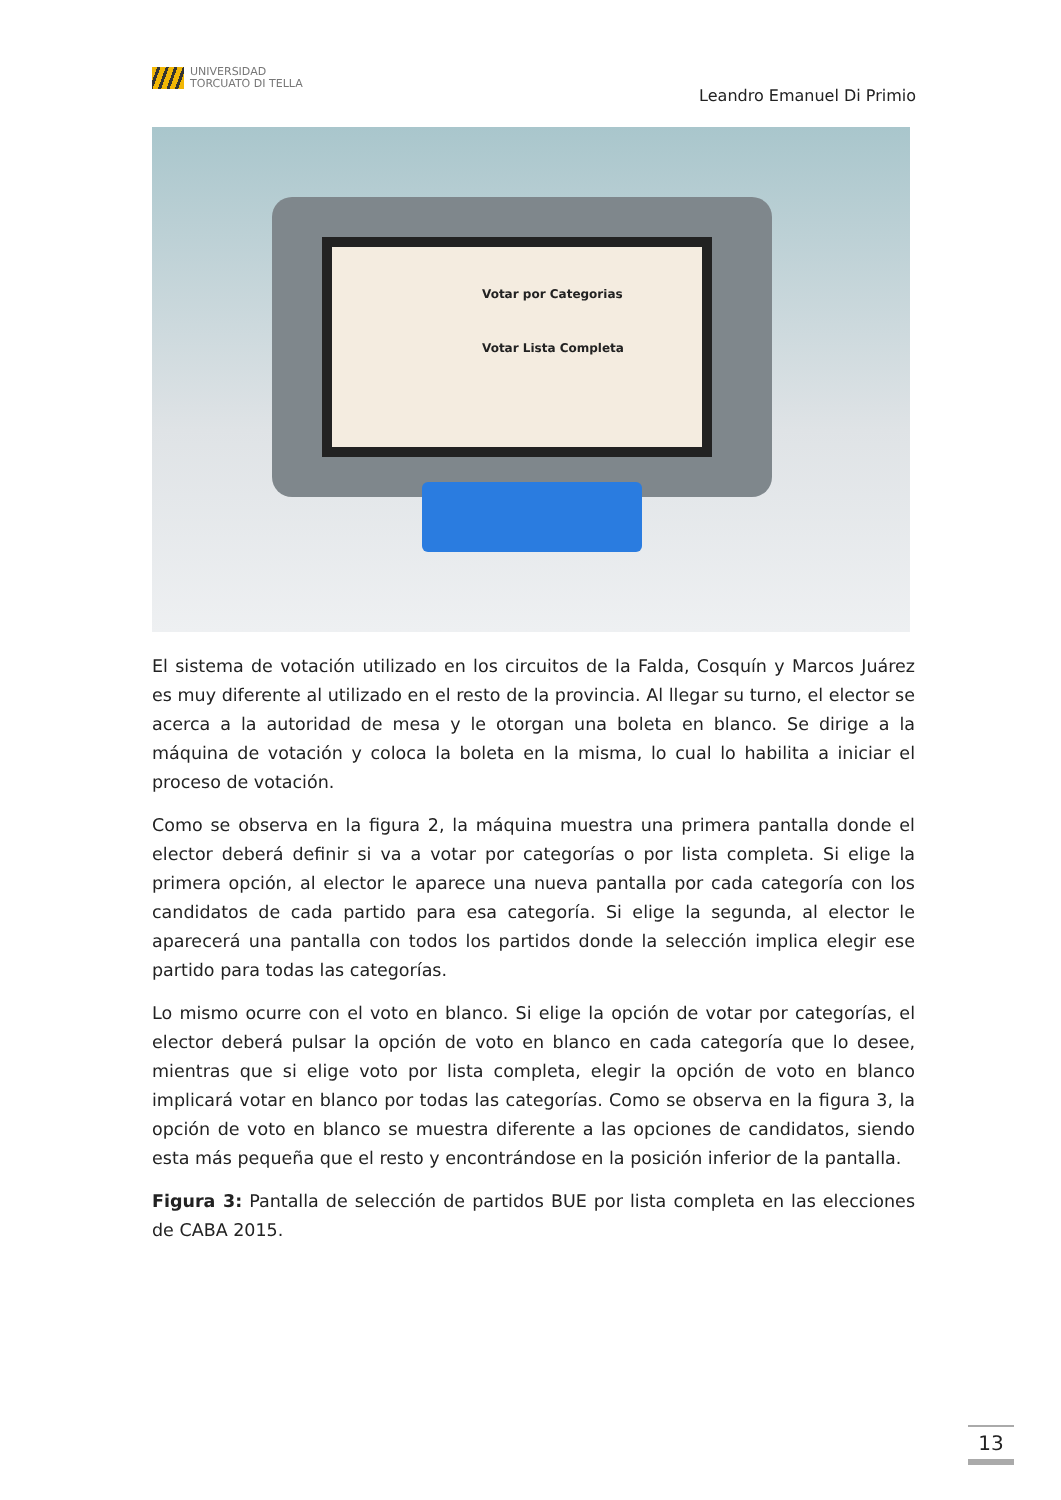UNIVERSIDAD
TORCUATO DI TELLA
Leandro Emanuel Di Primio
Votar por Categorias
Votar Lista Completa
El sistema de votación utilizado en los circuitos de la Falda, Cosquín y Marcos Juárez es muy diferente al utilizado en el resto de la provincia. Al llegar su turno, el elector se acerca a la autoridad de mesa y le otorgan una boleta en blanco. Se dirige a la máquina de votación y coloca la boleta en la misma, lo cual lo habilita a iniciar el proceso de votación.
Como se observa en la figura 2, la máquina muestra una primera pantalla donde el elector deberá definir si va a votar por categorías o por lista completa. Si elige la primera opción, al elector le aparece una nueva pantalla por cada categoría con los candidatos de cada partido para esa categoría. Si elige la segunda, al elector le aparecerá una pantalla con todos los partidos donde la selección implica elegir ese partido para todas las categorías.
Lo mismo ocurre con el voto en blanco. Si elige la opción de votar por categorías, el elector deberá pulsar la opción de voto en blanco en cada categoría que lo desee, mientras que si elige voto por lista completa, elegir la opción de voto en blanco implicará votar en blanco por todas las categorías. Como se observa en la figura 3, la opción de voto en blanco se muestra diferente a las opciones de candidatos, siendo esta más pequeña que el resto y encontrándose en la posición inferior de la pantalla.
Figura 3: Pantalla de selección de partidos BUE por lista completa en las elecciones de CABA 2015.
13